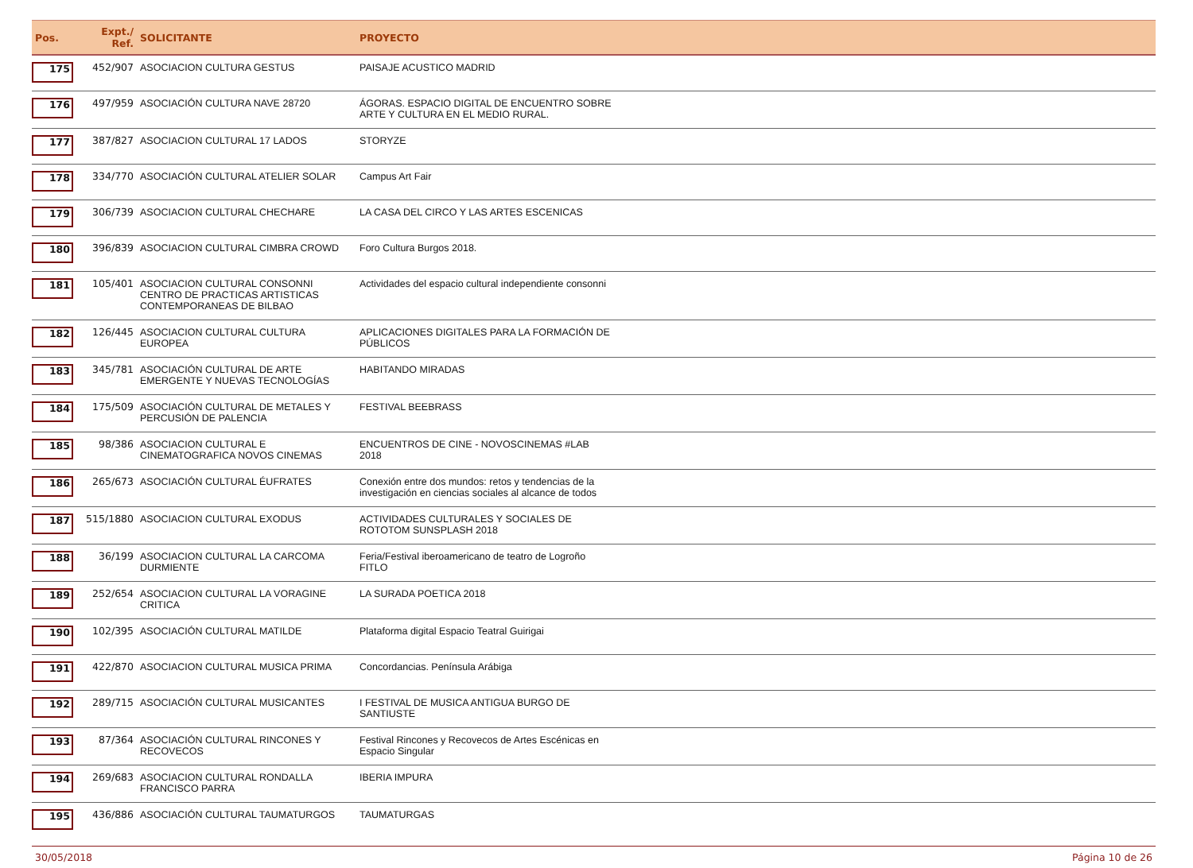| Pos. | Expt./ Ref. | SOLICITANTE | PROYECTO | |
| --- | --- | --- | --- | --- |
| 175 | 452/907 | ASOCIACION CULTURA GESTUS | PAISAJE ACUSTICO MADRID | |
| 176 | 497/959 | ASOCIACIÓN CULTURA NAVE 28720 | ÁGORAS. ESPACIO DIGITAL DE ENCUENTRO SOBRE ARTE Y CULTURA EN EL MEDIO RURAL. | |
| 177 | 387/827 | ASOCIACION CULTURAL 17 LADOS | STORYZE | |
| 178 | 334/770 | ASOCIACIÓN CULTURAL ATELIER SOLAR | Campus Art Fair | |
| 179 | 306/739 | ASOCIACION CULTURAL CHECHARE | LA CASA DEL CIRCO Y LAS ARTES ESCENICAS | |
| 180 | 396/839 | ASOCIACION CULTURAL CIMBRA CROWD | Foro Cultura Burgos 2018. | |
| 181 | 105/401 | ASOCIACION CULTURAL CONSONNI CENTRO DE PRACTICAS ARTISTICAS CONTEMPORANEAS DE BILBAO | Actividades del espacio cultural independiente consonni | |
| 182 | 126/445 | ASOCIACION CULTURAL CULTURA EUROPEA | APLICACIONES DIGITALES PARA LA FORMACIÓN DE PÚBLICOS | |
| 183 | 345/781 | ASOCIACIÓN CULTURAL DE ARTE EMERGENTE Y NUEVAS TECNOLOGÍAS | HABITANDO MIRADAS | |
| 184 | 175/509 | ASOCIACIÓN CULTURAL DE METALES Y PERCUSIÓN DE PALENCIA | FESTIVAL BEEBRASS | |
| 185 | 98/386 | ASOCIACION CULTURAL E CINEMATOGRAFICA NOVOS CINEMAS | ENCUENTROS DE CINE - NOVOSCINEMAS #LAB 2018 | |
| 186 | 265/673 | ASOCIACIÓN CULTURAL ÉUFRATES | Conexión entre dos mundos: retos y tendencias de la investigación en ciencias sociales al alcance de todos | |
| 187 | 515/1880 | ASOCIACION CULTURAL EXODUS | ACTIVIDADES CULTURALES Y SOCIALES DE ROTOTOM SUNSPLASH 2018 | |
| 188 | 36/199 | ASOCIACION CULTURAL LA CARCOMA DURMIENTE | Feria/Festival iberoamericano de teatro de Logroño FITLO | |
| 189 | 252/654 | ASOCIACION CULTURAL LA VORAGINE CRITICA | LA SURADA POETICA 2018 | |
| 190 | 102/395 | ASOCIACIÓN CULTURAL MATILDE | Plataforma digital Espacio Teatral Guirigai | |
| 191 | 422/870 | ASOCIACION CULTURAL MUSICA PRIMA | Concordancias. Península Arábiga | |
| 192 | 289/715 | ASOCIACIÓN CULTURAL MUSICANTES | I FESTIVAL DE MUSICA ANTIGUA BURGO DE SANTIUSTE | |
| 193 | 87/364 | ASOCIACIÓN CULTURAL RINCONES Y RECOVECOS | Festival Rincones y Recovecos de Artes Escénicas en Espacio Singular | |
| 194 | 269/683 | ASOCIACION CULTURAL RONDALLA FRANCISCO PARRA | IBERIA IMPURA | |
| 195 | 436/886 | ASOCIACIÓN CULTURAL TAUMATURGOS | TAUMATURGAS | |
30/05/2018 Página 10 de 26